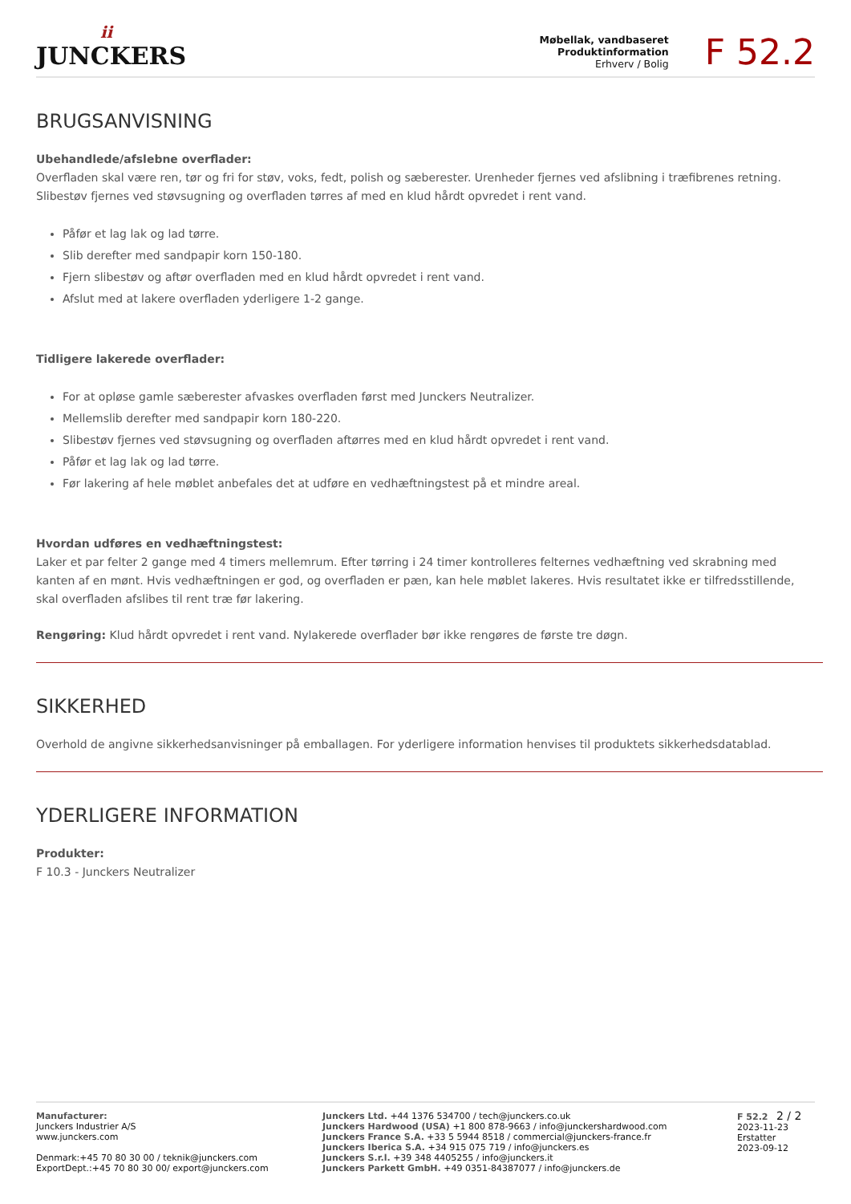ii
JUNCKERS
Møbellak, vandbaseret
Produktinformation
Erhverv / Bolig
F 52.2
BRUGSANVISNING
Ubehandlede/afslebne overflader:
Overfladen skal være ren, tør og fri for støv, voks, fedt, polish og sæberester. Urenheder fjernes ved afslibning i træfibrenes retning. Slibestøv fjernes ved støvsugning og overfladen tørres af med en klud hårdt opvredet i rent vand.
Påfør et lag lak og lad tørre.
Slib derefter med sandpapir korn 150-180.
Fjern slibestøv og aftør overfladen med en klud hårdt opvredet i rent vand.
Afslut med at lakere overfladen yderligere 1-2 gange.
Tidligere lakerede overflader:
For at opløse gamle sæberester afvaskes overfladen først med Junckers Neutralizer.
Mellemslib derefter med sandpapir korn 180-220.
Slibestøv fjernes ved støvsugning og overfladen aftørres med en klud hårdt opvredet i rent vand.
Påfør et lag lak og lad tørre.
Før lakering af hele møblet anbefales det at udføre en vedhæftningstest på et mindre areal.
Hvordan udføres en vedhæftningstest:
Laker et par felter 2 gange med 4 timers mellemrum. Efter tørring i 24 timer kontrolleres felternes vedhæftning ved skrabning med kanten af en mønt. Hvis vedhæftningen er god, og overfladen er pæn, kan hele møblet lakeres. Hvis resultatet ikke er tilfredsstillende, skal overfladen afslibes til rent træ før lakering.
Rengøring: Klud hårdt opvredet i rent vand. Nylakerede overflader bør ikke rengøres de første tre døgn.
SIKKERHED
Overhold de angivne sikkerhedsanvisninger på emballagen. For yderligere information henvises til produktets sikkerhedsdatablad.
YDERLIGERE INFORMATION
Produkter:
F 10.3 - Junckers Neutralizer
Manufacturer:
Junckers Industrier A/S
www.junckers.com
Denmark:+45 70 80 30 00 / teknik@junckers.com
ExportDept.:+45 70 80 30 00/ export@junckers.com
Junckers Ltd. +44 1376 534700 / tech@junckers.co.uk
Junckers Hardwood (USA) +1 800 878-9663 / info@junckershardwood.com
Junckers France S.A. +33 5 5944 8518 / commercial@junckers-france.fr
Junckers Iberica S.A. +34 915 075 719 / info@junckers.es
Junckers S.r.l. +39 348 4405255 / info@junckers.it
Junckers Parkett GmbH. +49 0351-84387077 / info@junckers.de
F 52.2 2 / 2
2023-11-23
Erstatter
2023-09-12